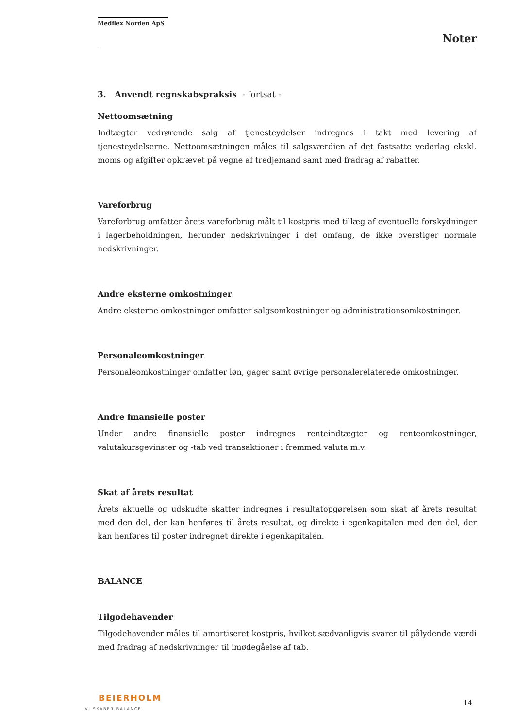Medflex Norden ApS
Noter
3. Anvendt regnskabspraksis - fortsat -
Nettoomsætning
Indtægter vedrørende salg af tjenesteydelser indregnes i takt med levering af tjenesteydelserne. Nettoomsætningen måles til salgsværdien af det fastsatte vederlag ekskl. moms og afgifter opkrævet på vegne af tredjemand samt med fradrag af rabatter.
Vareforbrug
Vareforbrug omfatter årets vareforbrug målt til kostpris med tillæg af eventuelle forskydninger i lagerbeholdningen, herunder nedskrivninger i det omfang, de ikke overstiger normale nedskrivninger.
Andre eksterne omkostninger
Andre eksterne omkostninger omfatter salgsomkostninger og administrationsomkostninger.
Personaleomkostninger
Personaleomkostninger omfatter løn, gager samt øvrige personalerelaterede omkostninger.
Andre finansielle poster
Under andre finansielle poster indregnes renteindtægter og renteomkostninger, valutakursgevinster og -tab ved transaktioner i fremmed valuta m.v.
Skat af årets resultat
Årets aktuelle og udskudte skatter indregnes i resultatopgørelsen som skat af årets resultat med den del, der kan henføres til årets resultat, og direkte i egenkapitalen med den del, der kan henføres til poster indregnet direkte i egenkapitalen.
BALANCE
Tilgodehavender
Tilgodehavender måles til amortiseret kostpris, hvilket sædvanligvis svarer til pålydende værdi med fradrag af nedskrivninger til imødegåelse af tab.
BEIERHOLM
VI SKABER BALANCE
14